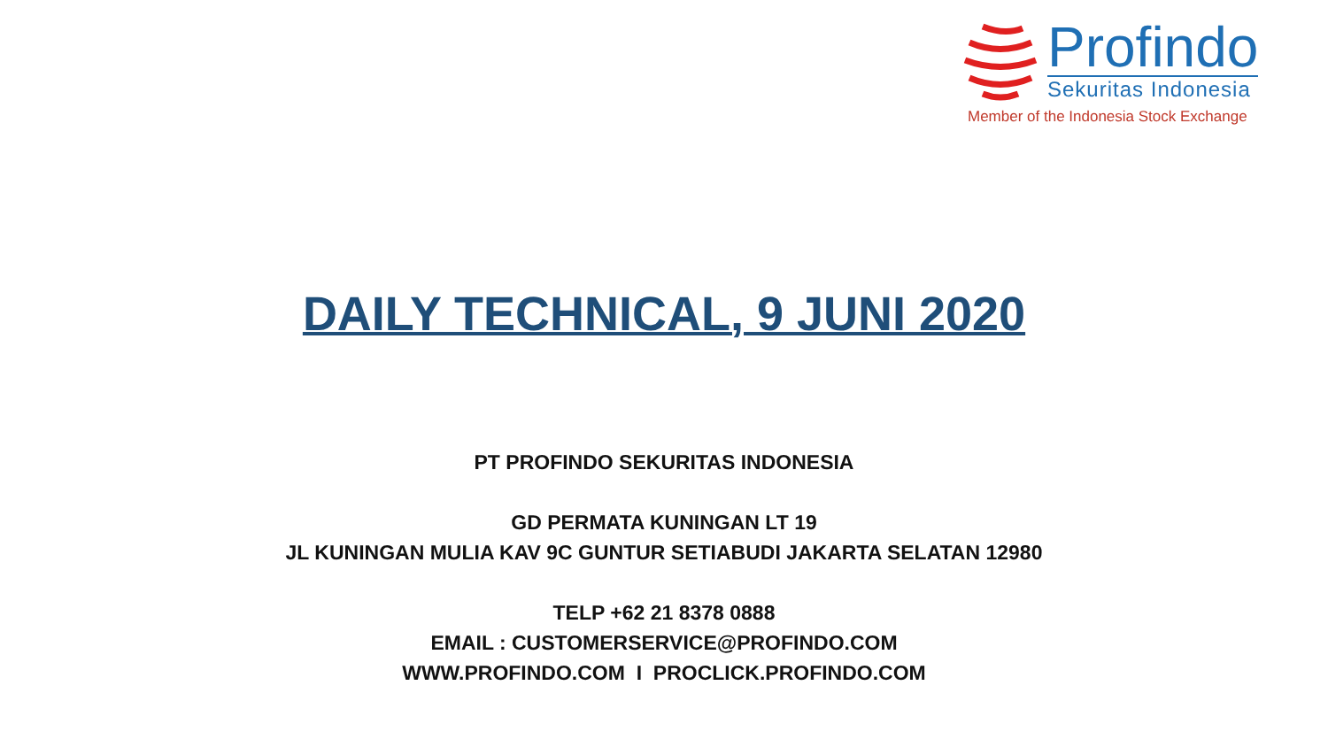Profindo
Sekuritas Indonesia
Member of the Indonesia Stock Exchange
DAILY TECHNICAL, 9 JUNI 2020
PT PROFINDO SEKURITAS INDONESIA
GD PERMATA KUNINGAN LT 19
JL KUNINGAN MULIA KAV 9C GUNTUR SETIABUDI JAKARTA SELATAN 12980
TELP +62 21 8378 0888
EMAIL : CUSTOMERSERVICE@PROFINDO.COM
WWW.PROFINDO.COM I PROCLICK.PROFINDO.COM